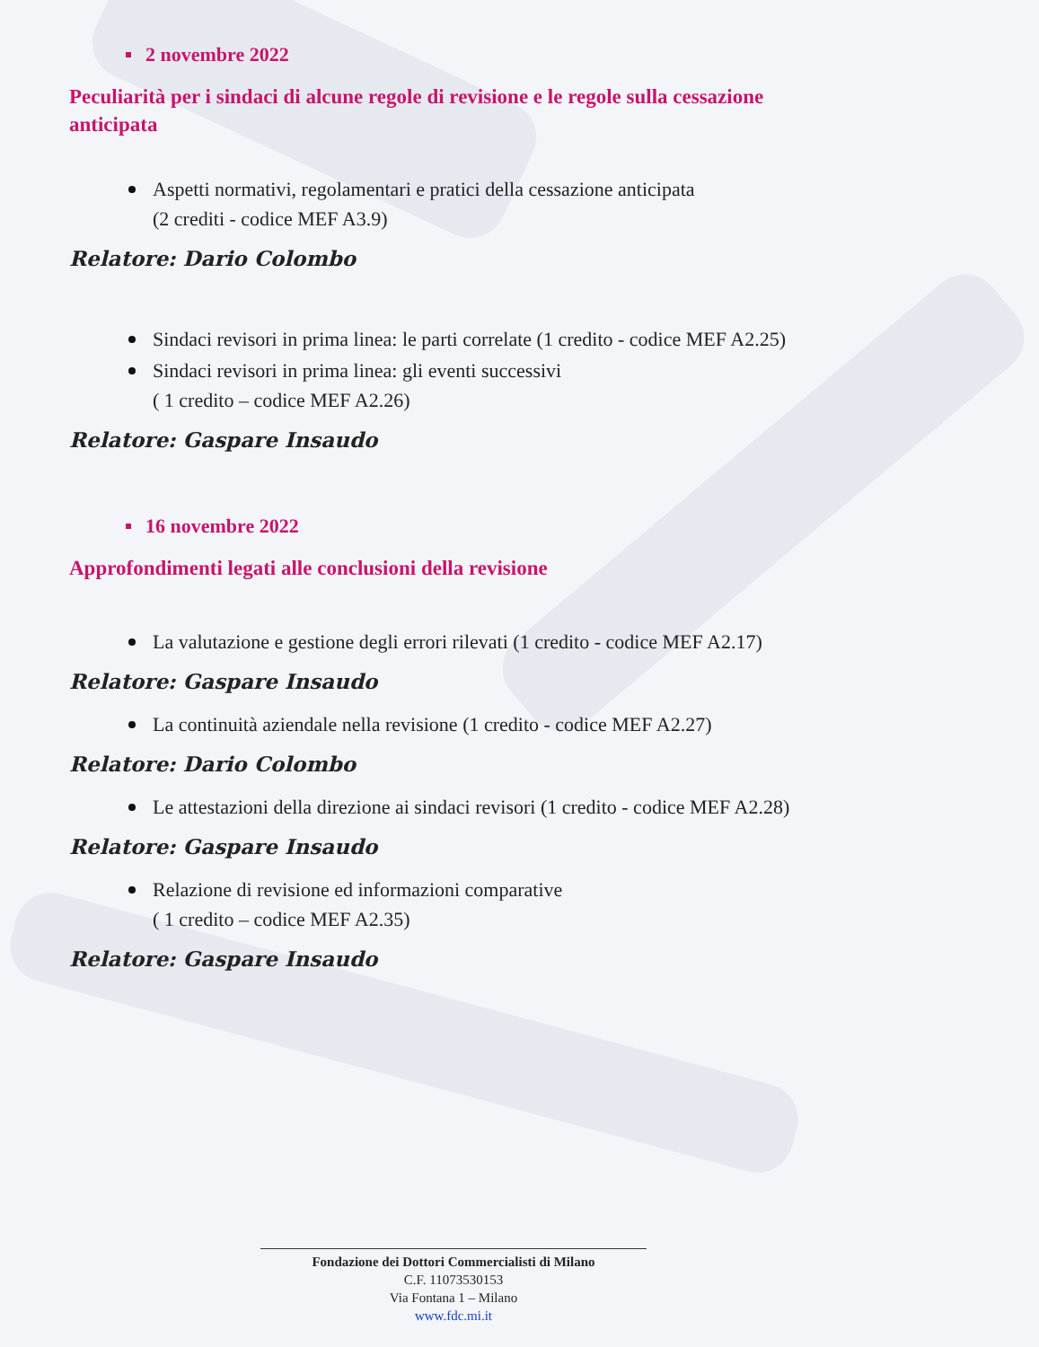2 novembre 2022
Peculiarità per i sindaci di alcune regole di revisione e le regole sulla cessazione anticipata
Aspetti normativi, regolamentari e pratici della cessazione anticipata
(2 crediti - codice MEF A3.9)
Relatore: Dario Colombo
Sindaci revisori in prima linea: le parti correlate (1 credito - codice MEF A2.25)
Sindaci revisori in prima linea: gli eventi successivi
( 1 credito – codice MEF A2.26)
Relatore: Gaspare Insaudo
16 novembre 2022
Approfondimenti legati alle conclusioni della revisione
La valutazione e gestione degli errori rilevati (1 credito - codice MEF A2.17)
Relatore: Gaspare Insaudo
La continuità aziendale nella revisione (1 credito - codice MEF A2.27)
Relatore: Dario Colombo
Le attestazioni della direzione ai sindaci revisori (1 credito - codice MEF A2.28)
Relatore: Gaspare Insaudo
Relazione di revisione ed informazioni comparative
( 1 credito – codice MEF A2.35)
Relatore: Gaspare Insaudo
Fondazione dei Dottori Commercialisti di Milano
C.F. 11073530153
Via Fontana 1 – Milano
www.fdc.mi.it